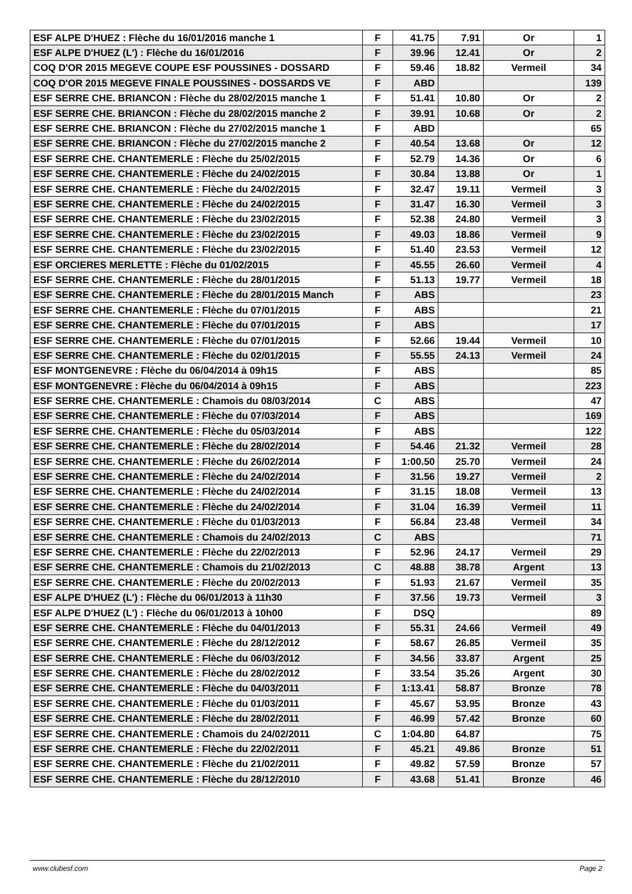| ESF ALPE D'HUEZ : Flèche du 16/01/2016 manche 1 | F | 41.75 | 7.91 | Or | 1 |
| ESF ALPE D'HUEZ (L') : Flèche du 16/01/2016 | F | 39.96 | 12.41 | Or | 2 |
| COQ D'OR 2015 MEGEVE COUPE ESF POUSSINES - DOSSARD | F | 59.46 | 18.82 | Vermeil | 34 |
| COQ D'OR 2015 MEGEVE FINALE POUSSINES - DOSSARDS VE | F | ABD | | | 139 |
| ESF SERRE CHE. BRIANCON : Flèche du 28/02/2015 manche 1 | F | 51.41 | 10.80 | Or | 2 |
| ESF SERRE CHE. BRIANCON : Flèche du 28/02/2015 manche 2 | F | 39.91 | 10.68 | Or | 2 |
| ESF SERRE CHE. BRIANCON : Flèche du 27/02/2015 manche 1 | F | ABD | | | 65 |
| ESF SERRE CHE. BRIANCON : Flèche du 27/02/2015 manche 2 | F | 40.54 | 13.68 | Or | 12 |
| ESF SERRE CHE. CHANTEMERLE : Flèche du 25/02/2015 | F | 52.79 | 14.36 | Or | 6 |
| ESF SERRE CHE. CHANTEMERLE : Flèche du 24/02/2015 | F | 30.84 | 13.88 | Or | 1 |
| ESF SERRE CHE. CHANTEMERLE : Flèche du 24/02/2015 | F | 32.47 | 19.11 | Vermeil | 3 |
| ESF SERRE CHE. CHANTEMERLE : Flèche du 24/02/2015 | F | 31.47 | 16.30 | Vermeil | 3 |
| ESF SERRE CHE. CHANTEMERLE : Flèche du 23/02/2015 | F | 52.38 | 24.80 | Vermeil | 3 |
| ESF SERRE CHE. CHANTEMERLE : Flèche du 23/02/2015 | F | 49.03 | 18.86 | Vermeil | 9 |
| ESF SERRE CHE. CHANTEMERLE : Flèche du 23/02/2015 | F | 51.40 | 23.53 | Vermeil | 12 |
| ESF ORCIERES MERLETTE : Flèche du 01/02/2015 | F | 45.55 | 26.60 | Vermeil | 4 |
| ESF SERRE CHE. CHANTEMERLE : Flèche du 28/01/2015 | F | 51.13 | 19.77 | Vermeil | 18 |
| ESF SERRE CHE. CHANTEMERLE : Flèche du 28/01/2015 Manch | F | ABS | | | 23 |
| ESF SERRE CHE. CHANTEMERLE : Flèche du 07/01/2015 | F | ABS | | | 21 |
| ESF SERRE CHE. CHANTEMERLE : Flèche du 07/01/2015 | F | ABS | | | 17 |
| ESF SERRE CHE. CHANTEMERLE : Flèche du 07/01/2015 | F | 52.66 | 19.44 | Vermeil | 10 |
| ESF SERRE CHE. CHANTEMERLE : Flèche du 02/01/2015 | F | 55.55 | 24.13 | Vermeil | 24 |
| ESF MONTGENEVRE : Flèche du 06/04/2014 à 09h15 | F | ABS | | | 85 |
| ESF MONTGENEVRE : Flèche du 06/04/2014 à 09h15 | F | ABS | | | 223 |
| ESF SERRE CHE. CHANTEMERLE : Chamois du 08/03/2014 | C | ABS | | | 47 |
| ESF SERRE CHE. CHANTEMERLE : Flèche du 07/03/2014 | F | ABS | | | 169 |
| ESF SERRE CHE. CHANTEMERLE : Flèche du 05/03/2014 | F | ABS | | | 122 |
| ESF SERRE CHE. CHANTEMERLE : Flèche du 28/02/2014 | F | 54.46 | 21.32 | Vermeil | 28 |
| ESF SERRE CHE. CHANTEMERLE : Flèche du 26/02/2014 | F | 1:00.50 | 25.70 | Vermeil | 24 |
| ESF SERRE CHE. CHANTEMERLE : Flèche du 24/02/2014 | F | 31.56 | 19.27 | Vermeil | 2 |
| ESF SERRE CHE. CHANTEMERLE : Flèche du 24/02/2014 | F | 31.15 | 18.08 | Vermeil | 13 |
| ESF SERRE CHE. CHANTEMERLE : Flèche du 24/02/2014 | F | 31.04 | 16.39 | Vermeil | 11 |
| ESF SERRE CHE. CHANTEMERLE : Flèche du 01/03/2013 | F | 56.84 | 23.48 | Vermeil | 34 |
| ESF SERRE CHE. CHANTEMERLE : Chamois du 24/02/2013 | C | ABS | | | 71 |
| ESF SERRE CHE. CHANTEMERLE : Flèche du 22/02/2013 | F | 52.96 | 24.17 | Vermeil | 29 |
| ESF SERRE CHE. CHANTEMERLE : Chamois du 21/02/2013 | C | 48.88 | 38.78 | Argent | 13 |
| ESF SERRE CHE. CHANTEMERLE : Flèche du 20/02/2013 | F | 51.93 | 21.67 | Vermeil | 35 |
| ESF ALPE D'HUEZ (L') : Flèche du 06/01/2013 à 11h30 | F | 37.56 | 19.73 | Vermeil | 3 |
| ESF ALPE D'HUEZ (L') : Flèche du 06/01/2013 à 10h00 | F | DSQ | | | 89 |
| ESF SERRE CHE. CHANTEMERLE : Flèche du 04/01/2013 | F | 55.31 | 24.66 | Vermeil | 49 |
| ESF SERRE CHE. CHANTEMERLE : Flèche du 28/12/2012 | F | 58.67 | 26.85 | Vermeil | 35 |
| ESF SERRE CHE. CHANTEMERLE : Flèche du 06/03/2012 | F | 34.56 | 33.87 | Argent | 25 |
| ESF SERRE CHE. CHANTEMERLE : Flèche du 28/02/2012 | F | 33.54 | 35.26 | Argent | 30 |
| ESF SERRE CHE. CHANTEMERLE : Flèche du 04/03/2011 | F | 1:13.41 | 58.87 | Bronze | 78 |
| ESF SERRE CHE. CHANTEMERLE : Flèche du 01/03/2011 | F | 45.67 | 53.95 | Bronze | 43 |
| ESF SERRE CHE. CHANTEMERLE : Flèche du 28/02/2011 | F | 46.99 | 57.42 | Bronze | 60 |
| ESF SERRE CHE. CHANTEMERLE : Chamois du 24/02/2011 | C | 1:04.80 | 64.87 | | 75 |
| ESF SERRE CHE. CHANTEMERLE : Flèche du 22/02/2011 | F | 45.21 | 49.86 | Bronze | 51 |
| ESF SERRE CHE. CHANTEMERLE : Flèche du 21/02/2011 | F | 49.82 | 57.59 | Bronze | 57 |
| ESF SERRE CHE. CHANTEMERLE : Flèche du 28/12/2010 | F | 43.68 | 51.41 | Bronze | 46 |
www.clubesf.com Page 2